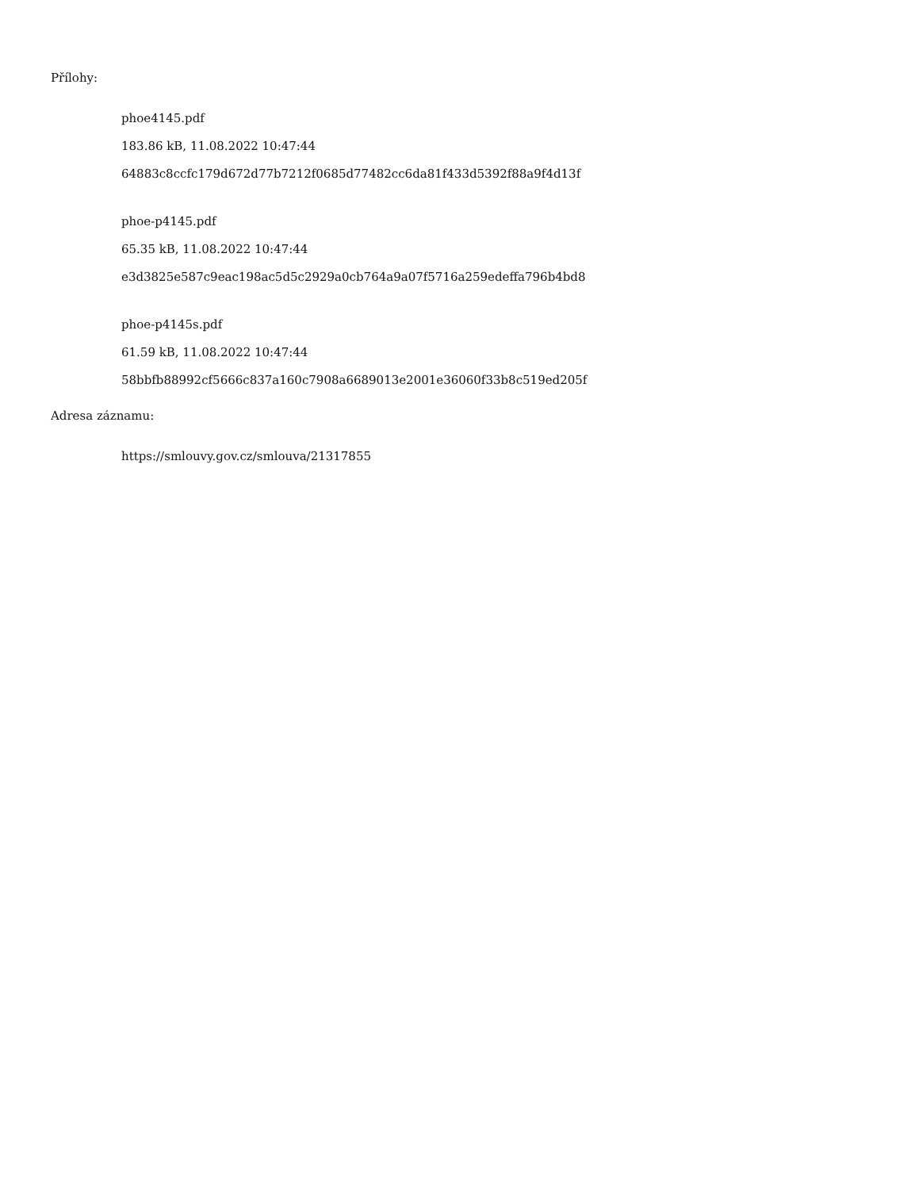Přílohy:
phoe4145.pdf
183.86 kB, 11.08.2022 10:47:44
64883c8ccfc179d672d77b7212f0685d77482cc6da81f433d5392f88a9f4d13f
phoe-p4145.pdf
65.35 kB, 11.08.2022 10:47:44
e3d3825e587c9eac198ac5d5c2929a0cb764a9a07f5716a259edeffa796b4bd8
phoe-p4145s.pdf
61.59 kB, 11.08.2022 10:47:44
58bbfb88992cf5666c837a160c7908a6689013e2001e36060f33b8c519ed205f
Adresa záznamu:
https://smlouvy.gov.cz/smlouva/21317855